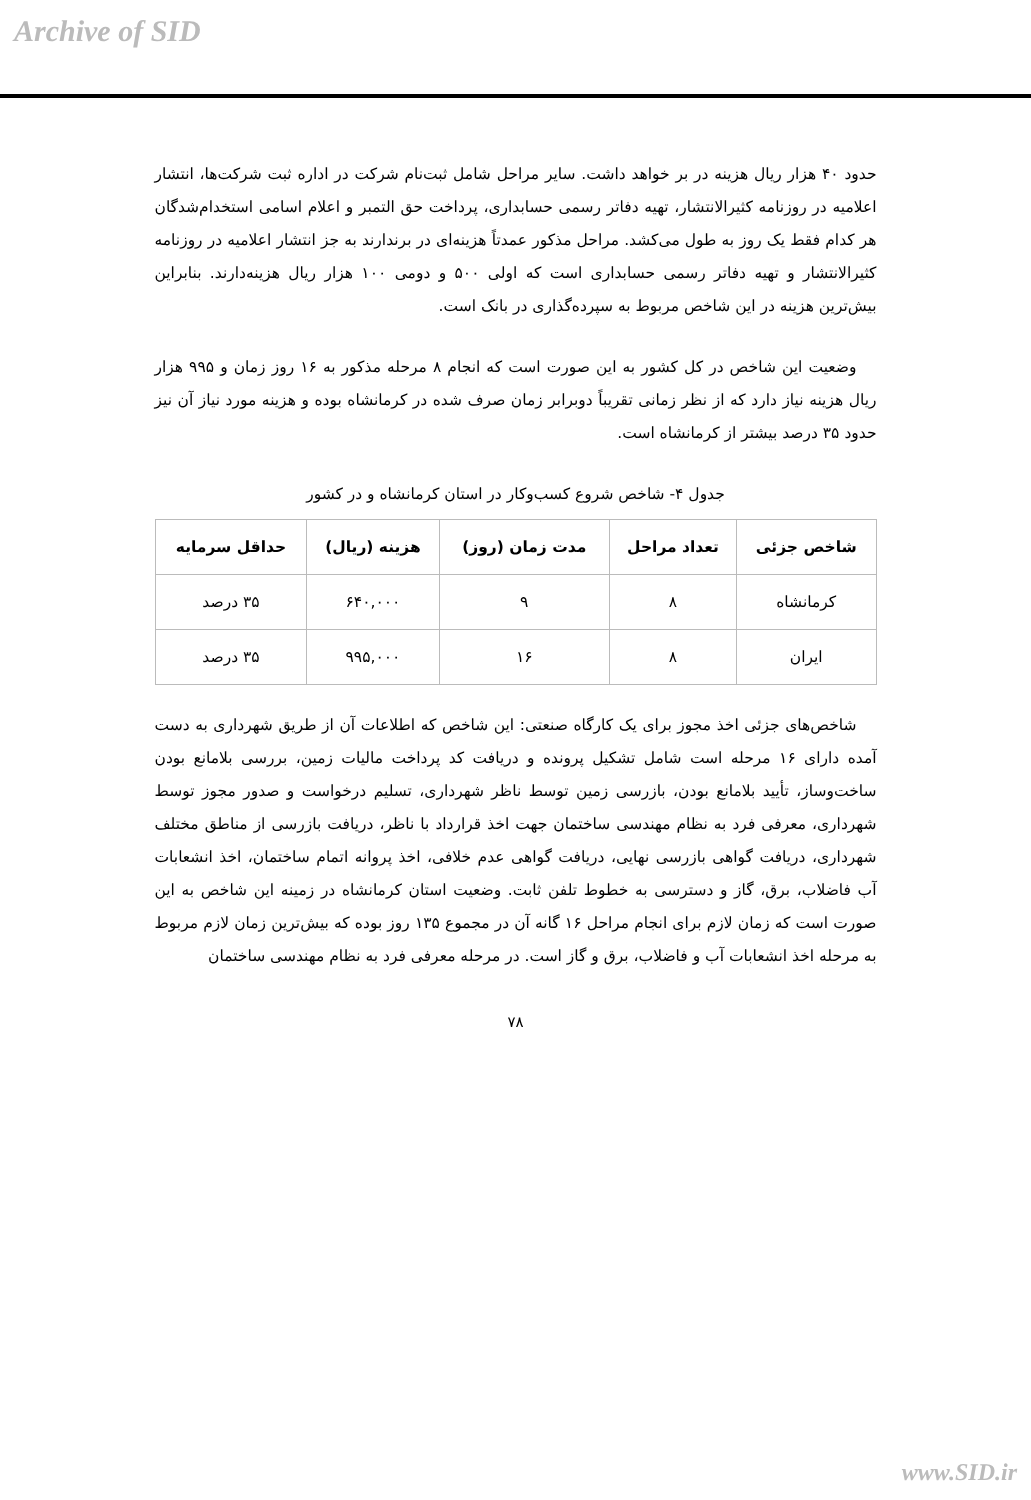Archive of SID
حدود ۴۰ هزار ریال هزینه در بر خواهد داشت. سایر مراحل شامل ثبت‌نام شرکت در اداره ثبت شرکت‌ها، انتشار اعلامیه در روزنامه کثیرالانتشار، تهیه دفاتر رسمی حسابداری، پرداخت حق التمبر و اعلام اسامی استخدام‌شدگان هر کدام فقط یک روز به طول می‌کشد. مراحل مذکور عمدتاً هزینه‌ای در برندارند به جز انتشار اعلامیه در روزنامه کثیرالانتشار و تهیه دفاتر رسمی حسابداری است که اولی ۵۰۰ و دومی ۱۰۰ هزار ریال هزینه‌دارند. بنابراین بیش‌ترین هزینه در این شاخص مربوط به سپرده‌گذاری در بانک است.
وضعیت این شاخص در کل کشور به این صورت است که انجام ۸ مرحله مذکور به ۱۶ روز زمان و ۹۹۵ هزار ریال هزینه نیاز دارد که از نظر زمانی تقریباً دوبرابر زمان صرف شده در کرمانشاه بوده و هزینه مورد نیاز آن نیز حدود ۳۵ درصد بیشتر از کرمانشاه است.
جدول ۴- شاخص شروع کسب‌وکار در استان کرمانشاه و در کشور
| شاخص جزئی | تعداد مراحل | مدت زمان (روز) | هزینه (ریال) | حداقل سرمایه |
| --- | --- | --- | --- | --- |
| کرمانشاه | ۸ | ۹ | ۶۴۰,۰۰۰ | ۳۵ درصد |
| ایران | ۸ | ۱۶ | ۹۹۵,۰۰۰ | ۳۵ درصد |
شاخص‌های جزئی اخذ مجوز برای یک کارگاه صنعتی: این شاخص که اطلاعات آن از طریق شهرداری به دست آمده دارای ۱۶ مرحله است شامل تشکیل پرونده و دریافت کد پرداخت مالیات زمین، بررسی بلامانع بودن ساخت‌وساز، تأیید بلامانع بودن، بازرسی زمین توسط ناظر شهرداری، تسلیم درخواست و صدور مجوز توسط شهرداری، معرفی فرد به نظام مهندسی ساختمان جهت اخذ قرارداد با ناظر، دریافت بازرسی از مناطق مختلف شهرداری، دریافت گواهی بازرسی نهایی، دریافت گواهی عدم خلافی، اخذ پروانه اتمام ساختمان، اخذ انشعابات آب فاضلاب، برق، گاز و دسترسی به خطوط تلفن ثابت. وضعیت استان کرمانشاه در زمینه این شاخص به این صورت است که زمان لازم برای انجام مراحل ۱۶ گانه آن در مجموع ۱۳۵ روز بوده که بیش‌ترین زمان لازم مربوط به مرحله اخذ انشعابات آب و فاضلاب، برق و گاز است. در مرحله معرفی فرد به نظام مهندسی ساختمان
۷۸
www.SID.ir